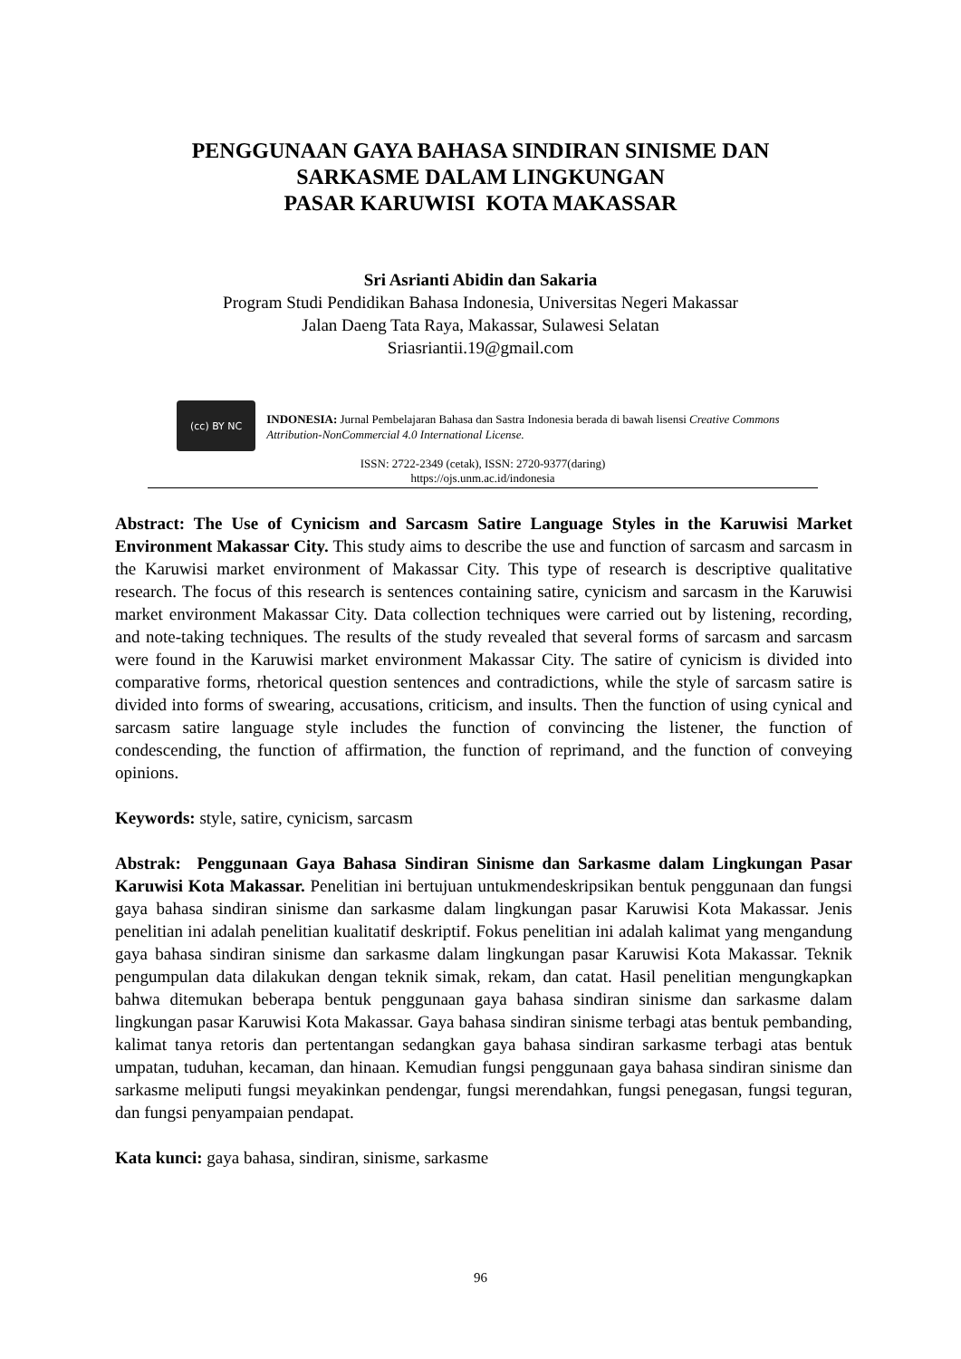PENGGUNAAN GAYA BAHASA SINDIRAN SINISME DAN
SARKASME DALAM LINGKUNGAN
PASAR KARUWISI KOTA MAKASSAR
Sri Asrianti Abidin dan Sakaria
Program Studi Pendidikan Bahasa Indonesia, Universitas Negeri Makassar
Jalan Daeng Tata Raya, Makassar, Sulawesi Selatan
Sriasriantii.19@gmail.com
(cc) BY NC
INDONESIA: Jurnal Pembelajaran Bahasa dan Sastra Indonesia berada di bawah lisensi Creative Commons Attribution-NonCommercial 4.0 International License.
ISSN: 2722-2349 (cetak), ISSN: 2720-9377(daring)
https://ojs.unm.ac.id/indonesia
Abstract: The Use of Cynicism and Sarcasm Satire Language Styles in the Karuwisi Market Environment Makassar City. This study aims to describe the use and function of sarcasm and sarcasm in the Karuwisi market environment of Makassar City. This type of research is descriptive qualitative research. The focus of this research is sentences containing satire, cynicism and sarcasm in the Karuwisi market environment Makassar City. Data collection techniques were carried out by listening, recording, and note-taking techniques. The results of the study revealed that several forms of sarcasm and sarcasm were found in the Karuwisi market environment Makassar City. The satire of cynicism is divided into comparative forms, rhetorical question sentences and contradictions, while the style of sarcasm satire is divided into forms of swearing, accusations, criticism, and insults. Then the function of using cynical and sarcasm satire language style includes the function of convincing the listener, the function of condescending, the function of affirmation, the function of reprimand, and the function of conveying opinions.
Keywords: style, satire, cynicism, sarcasm
Abstrak: Penggunaan Gaya Bahasa Sindiran Sinisme dan Sarkasme dalam Lingkungan Pasar Karuwisi Kota Makassar. Penelitian ini bertujuan untukmendeskripsikan bentuk penggunaan dan fungsi gaya bahasa sindiran sinisme dan sarkasme dalam lingkungan pasar Karuwisi Kota Makassar. Jenis penelitian ini adalah penelitian kualitatif deskriptif. Fokus penelitian ini adalah kalimat yang mengandung gaya bahasa sindiran sinisme dan sarkasme dalam lingkungan pasar Karuwisi Kota Makassar. Teknik pengumpulan data dilakukan dengan teknik simak, rekam, dan catat. Hasil penelitian mengungkapkan bahwa ditemukan beberapa bentuk penggunaan gaya bahasa sindiran sinisme dan sarkasme dalam lingkungan pasar Karuwisi Kota Makassar. Gaya bahasa sindiran sinisme terbagi atas bentuk pembanding, kalimat tanya retoris dan pertentangan sedangkan gaya bahasa sindiran sarkasme terbagi atas bentuk umpatan, tuduhan, kecaman, dan hinaan. Kemudian fungsi penggunaan gaya bahasa sindiran sinisme dan sarkasme meliputi fungsi meyakinkan pendengar, fungsi merendahkan, fungsi penegasan, fungsi teguran, dan fungsi penyampaian pendapat.
Kata kunci: gaya bahasa, sindiran, sinisme, sarkasme
96